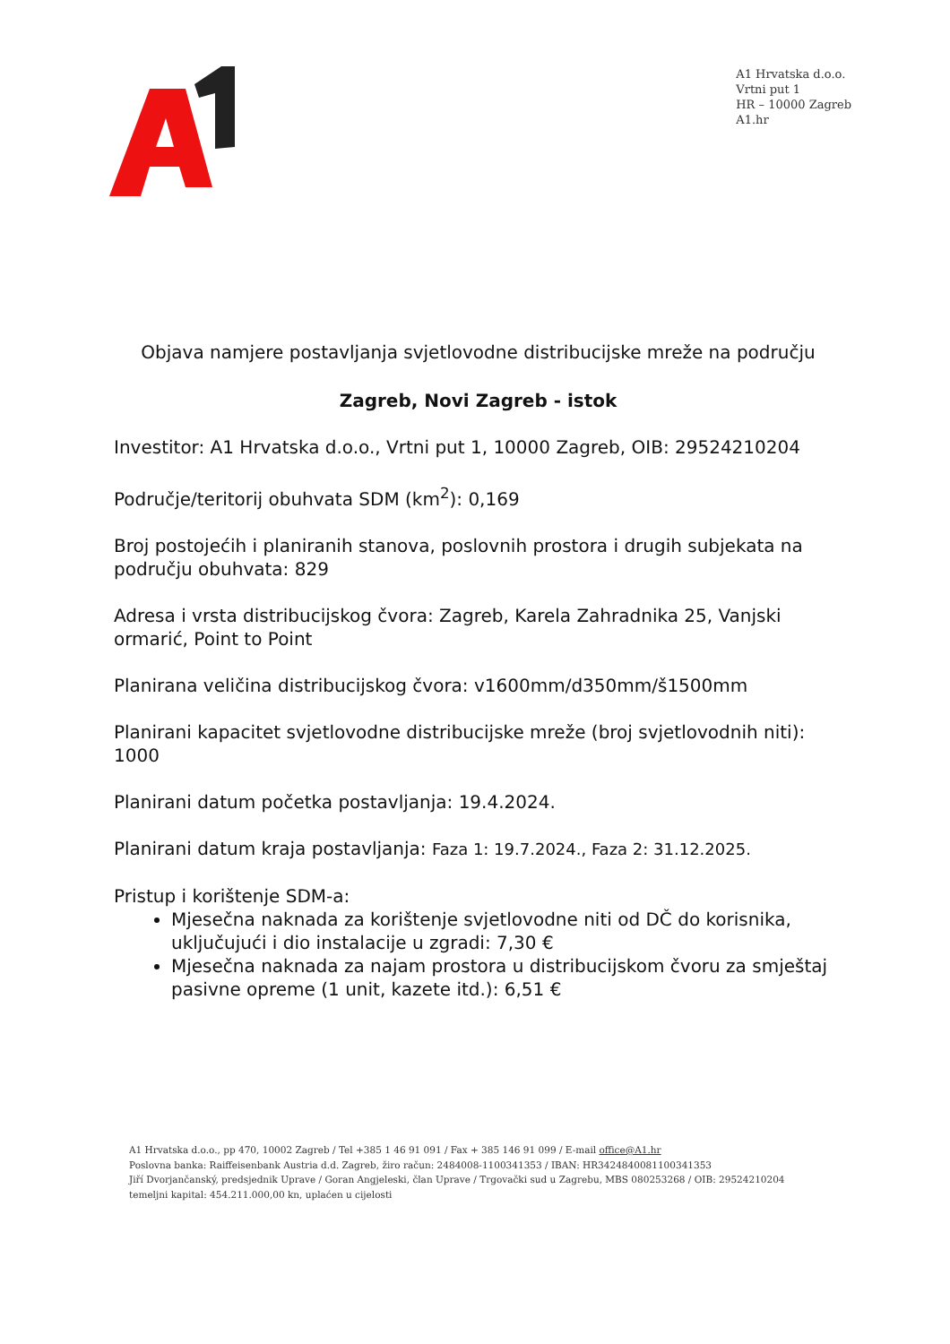A1 Hrvatska d.o.o.
Vrtni put 1
HR – 10000 Zagreb
A1.hr
Objava namjere postavljanja svjetlovodne distribucijske mreže na području
Zagreb, Novi Zagreb - istok
Investitor: A1 Hrvatska d.o.o., Vrtni put 1, 10000 Zagreb, OIB: 29524210204
Područje/teritorij obuhvata SDM (km<sup>2</sup>): 0,169
Broj postojećih i planiranih stanova, poslovnih prostora i drugih subjekata na području obuhvata: 829
Adresa i vrsta distribucijskog čvora: Zagreb, Karela Zahradnika 25, Vanjski ormarić, Point to Point
Planirana veličina distribucijskog čvora: v1600mm/d350mm/š1500mm
Planirani kapacitet svjetlovodne distribucijske mreže (broj svjetlovodnih niti): 1000
Planirani datum početka postavljanja: 19.4.2024.
Planirani datum kraja postavljanja: Faza 1: 19.7.2024., Faza 2: 31.12.2025.
Pristup i korištenje SDM-a:
Mjesečna naknada za korištenje svjetlovodne niti od DČ do korisnika, uključujući i dio instalacije u zgradi: 7,30 €
Mjesečna naknada za najam prostora u distribucijskom čvoru za smještaj pasivne opreme (1 unit, kazete itd.): 6,51 €
A1 Hrvatska d.o.o., pp 470, 10002 Zagreb / Tel +385 1 46 91 091 / Fax + 385 146 91 099 / E-mail office@A1.hr
Poslovna banka: Raiffeisenbank Austria d.d. Zagreb, žiro račun: 2484008-1100341353 / IBAN: HR3424840081100341353
Jiří Dvorjančanský, predsjednik Uprave / Goran Angjeleski, član Uprave / Trgovački sud u Zagrebu, MBS 080253268 / OIB: 29524210204
temeljni kapital: 454.211.000,00 kn, uplaćen u cijelosti